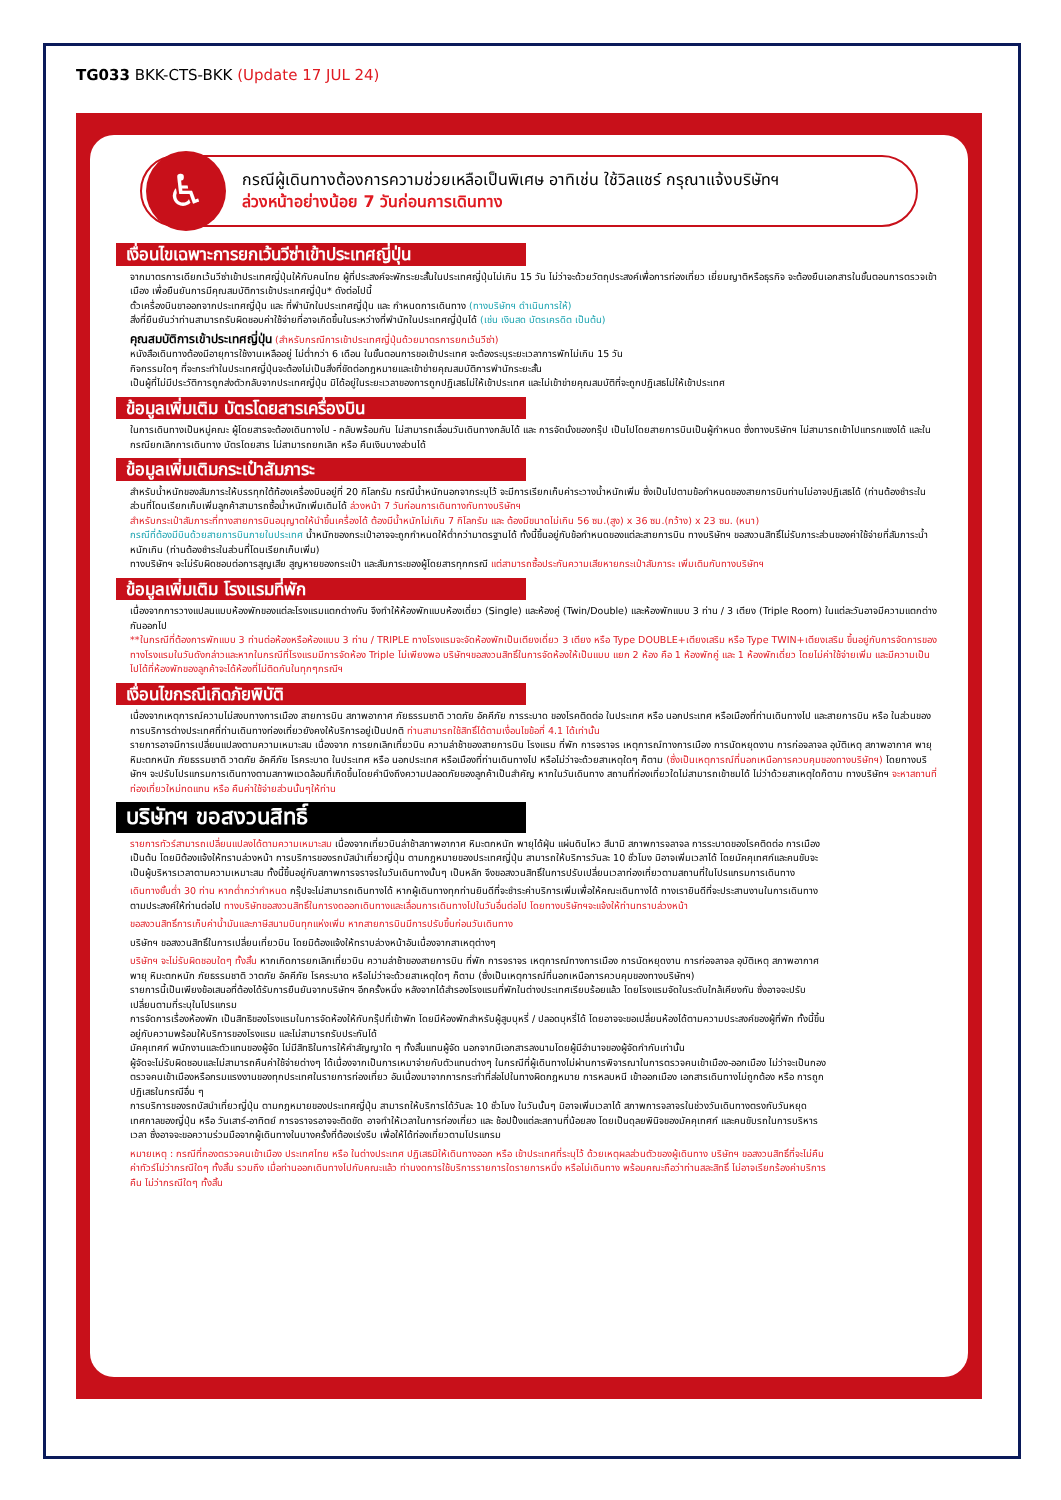TG033 BKK-CTS-BKK (Update 17 JUL 24)
♿
กรณีผู้เดินทางต้องการความช่วยเหลือเป็นพิเศษ อาทิเช่น ใช้วิลแชร์ กรุณาแจ้งบริษัทฯ
ล่วงหน้าอย่างน้อย 7 วันก่อนการเดินทาง
เงื่อนไขเฉพาะการยกเว้นวีซ่าเข้าประเทศญี่ปุ่น
จากมาตรการเดียกเว้นวีซ่าเข้าประเทศญี่ปุ่นให้กับคนไทย ผู้ที่ประสงค์จะพักระยะสั้นในประเทศญี่ปุ่นไม่เกิน 15 วัน ไม่ว่าจะด้วยวัตถุประสงค์เพื่อการท่องเที่ยว เยี่ยมญาติหรือธุรกิจ จะต้องยืนเอกสารในขั้นตอนการตรวจเข้าเมือง เพื่อยืนยันการมีคุณสมบัติการเข้าประเทศญี่ปุ่น* ดังต่อไปนี้
ตั๋วเครื่องบินขาออกจากประเทศญี่ปุ่น และ ที่พำนักในประเทศญี่ปุ่น และ กำหนดการเดินทาง (ทางบริษัทฯ ดำเนินการให้)
สิ่งที่ยืนยันว่าท่านสามารถรับผิดชอบค่าใช้จ่ายที่อาจเกิดขึ้นในระหว่างที่พำนักในประเทศญี่ปุ่นได้ (เช่น เงินสด บัตรเครดิต เป็นต้น)
คุณสมบัติการเข้าประเทศญี่ปุ่น (สำหรับกรณีการเข้าประเทศญี่ปุ่นด้วยมาตรการยกเว้นวีซ่า)
หนังสือเดินทางต้องมีอายุการใช้งานเหลืออยู่ ไม่ต่ำกว่า 6 เดือน ในขั้นตอนการขอเข้าประเทศ จะต้องระบุระยะเวลาการพักไม่เกิน 15 วัน
กิจกรรมใดๆ ที่จะกระทำในประเทศญี่ปุ่นจะต้องไม่เป็นสิ่งที่ขัดต่อกฎหมายและเข้าข่ายคุณสมบัติการพำนักระยะสั้น
เป็นผู้ที่ไม่มีประวัติการถูกส่งตัวกลับจากประเทศญี่ปุ่น มิได้อยู่ในระยะเวลาของการถูกปฏิเสธไม่ให้เข้าประเทศ และไม่เข้าข่ายคุณสมบัติที่จะถูกปฏิเสธไม่ให้เข้าประเทศ
ข้อมูลเพิ่มเติม บัตรโดยสารเครื่องบิน
ในการเดินทางเป็นหมู่คณะ ผู้โดยสารจะต้องเดินทางไป - กลับพร้อมกัน ไม่สามารถเลื่อนวันเดินทางกลับได้ และ การจัดนั่งของกรุ๊ป เป็นไปโดยสายการบินเป็นผู้กำหนด ซึ่งทางบริษัทฯ ไม่สามารถเข้าไปแทรกแซงได้ และในกรณียกเลิกการเดินทาง บัตรโดยสาร ไม่สามารถยกเลิก หรือ คืนเงินบางส่วนได้
ข้อมูลเพิ่มเติมกระเป๋าสัมภาระ
สำหรับน้ำหนักของสัมภาระให้บรรทุกใต้ท้องเครื่องบินอยู่ที่ 20 กิโลกรัม กรณีน้ำหนักนอกจากระบุไว้ จะมีการเรียกเก็บค่าระวางน้ำหนักเพิ่ม ซึ่งเป็นไปตามข้อกำหนดของสายการบินท่านไม่อาจปฏิเสธได้ (ท่านต้องชำระในส่วนที่โดนเรียกเก็บเพิ่มลูกค้าสามารถซื้อน้ำหนักเพิ่มเติมได้ ล่วงหน้า 7 วันก่อนการเดินทางกับทางบริษัทฯ
สำหรับกระเป๋าสัมภาระที่ทางสายการบินอนุญาตให้นำขึ้นเครื่องได้ ต้องมีน้ำหนักไม่เกิน 7 กิโลกรัม และ ต้องมีขนาดไม่เกิน 56 ซม.(สูง) x 36 ซม.(กว้าง) x 23 ซม. (หนา)
กรณีที่ต้องมีบินด้วยสายการบินภายในประเทศ น้ำหนักของกระเป๋าอาจจะถูกกำหนดให้ต่ำกว่ามาตรฐานได้ ทั้งนี้ขึ้นอยู่กับข้อกำหนดของแต่ละสายการบิน ทางบริษัทฯ ขอสงวนสิทธิ์ไม่รับภาระส่วนของค่าใช้จ่ายที่สัมภาระน้ำหนักเกิน (ท่านต้องชำระในส่วนที่โดนเรียกเก็บเพิ่ม)
ทางบริษัทฯ จะไม่รับผิดชอบต่อการสูญเสีย สูญหายของกระเป๋า และสัมภาระของผู้โดยสารทุกกรณี แต่สามารถซื้อประกันความเสียหายกระเป๋าสัมภาระ เพิ่มเติมกับทางบริษัทฯ
ข้อมูลเพิ่มเติม โรงแรมที่พัก
เนื่องจากการวางแปลนแบบห้องพักของแต่ละโรงแรมแตกต่างกัน จึงทำให้ห้องพักแบบห้องเดี่ยว (Single) และห้องคู่ (Twin/Double) และห้องพักแบบ 3 ท่าน / 3 เตียง (Triple Room) ในแต่ละวันอาจมีความแตกต่างกันออกไป
**ในกรณีที่ต้องการพักแบบ 3 ท่านต่อห้องหรือห้องแบบ 3 ท่าน / TRIPLE ทางโรงแรมจะจัดห้องพักเป็นเตียงเดี่ยว 3 เตียง หรือ Type DOUBLE+เตียงเสริม หรือ Type TWIN+เตียงเสริม ขึ้นอยู่กับการจัดการของทางโรงแรมในวันดังกล่าวและหากในกรณีที่โรงแรมมีการจัดห้อง Triple ไม่เพียงพอ บริษัทฯขอสงวนสิทธิ์ในการจัดห้องให้เป็นแบบ แยก 2 ห้อง คือ 1 ห้องพักคู่ และ 1 ห้องพักเดี่ยว โดยไม่ค่าใช้จ่ายเพิ่ม และมีความเป็นไปได้ที่ห้องพักของลูกค้าจะได้ห้องที่ไม่ติดกันในทุกๆกรณีฯ
เงื่อนไขกรณีเกิดภัยพิบัติ
เนื่องจากเหตุการณ์ความไม่สงบทางการเมือง สายการบิน สภาพอากาศ ภัยธรรมชาติ วาตภัย อัคคีภัย การระบาด ของโรคติดต่อ ในประเทศ หรือ นอกประเทศ หรือเมืองที่ท่านเดินทางไป และสายการบิน หรือ ในส่วนของการบริการต่างประเทศที่ท่านเดินทางท่องเที่ยวยังคงให้บริการอยู่เป็นปกติ ท่านสามารถใช้สิทธิ์ได้ตามเงื่อนไขข้อที่ 4.1 ได้เท่านั้น
รายการอาจมีการเปลี่ยนแปลงตามความเหมาะสม เนื่องจาก การยกเลิกเที่ยวบิน ความล่าช้าของสายการบิน โรงแรม ที่พัก การจราจร เหตุการณ์ทางการเมือง การนัดหยุดงาน การก่อจลาจล อุบัติเหตุ สภาพอากาศ พายุ หิมะตกหนัก ภัยธรรมชาติ วาตภัย อัคคีภัย โรคระบาด ในประเทศ หรือ นอกประเทศ หรือเมืองที่ท่านเดินทางไป หรือไม่ว่าจะด้วยสาเหตุใดๆ ก็ตาม (ซึ่งเป็นเหตุการณ์ที่นอกเหนือการควบคุมของทางบริษัทฯ) โดยทางบริษัทฯ จะปรับโปรแกรมการเดินทางตามสภาพแวดล้อมที่เกิดขึ้นโดยคำนึงถึงความปลอดภัยของลูกค้าเป็นสำคัญ หากในวันเดินทาง สถานที่ท่องเที่ยวใดไม่สามารถเข้าชมได้ ไม่ว่าด้วยสาเหตุใดก็ตาม ทางบริษัทฯ จะหาสถานที่ท่องเที่ยวใหม่ทดแทน หรือ คืนค่าใช้จ่ายส่วนนั้นๆให้ท่าน
บริษัทฯ ขอสงวนสิทธิ์
รายการทัวร์สามารถเปลี่ยนแปลงได้ตามความเหมาะสม เนื่องจากเที่ยวบินล่าช้าสภาพอากาศ หิมะตกหนัก พายุได้ฝุ่น แผ่นดินไหว สึนามิ สภาพการจลาจล การระบาดของโรคติดต่อ การเมือง เป็นต้น โดยมิต้องแจ้งให้ทราบล่วงหน้า การบริการของรถบัสนำเที่ยวญี่ปุ่น ตามกฎหมายของประเทศญี่ปุ่น สามารถให้บริการวันละ 10 ชั่วโมง มิอาจเพิ่มเวลาได้ โดยมัคคุเทศก์และคนขับจะเป็นผู้บริหารเวลาตามความเหมาะสม ทั้งนี้ขึ้นอยู่กับสภาพการจราจรในวันเดินทางนั้นๆ เป็นหลัก จึงขอสงวนสิทธิ์ในการปรับเปลี่ยนเวลาท่องเที่ยวตามสถานที่ในโปรแกรมการเดินทาง
เดินทางขั้นต่ำ 30 ท่าน หากต่ำกว่ากำหนด กรุ๊ปจะไม่สามารถเดินทางได้ หากผู้เดินทางทุกท่านยินดีที่จะชำระค่าบริการเพิ่มเพื่อให้คณะเดินทางได้ ทางเรายินดีที่จะประสานงานในการเดินทางตามประสงค์ให้ท่านต่อไป ทางบริษัทขอสงวนสิทธิ์ในการงดออกเดินทางและเลื่อนการเดินทางไปในวันอื่นต่อไป โดยทางบริษัทฯจะแจ้งให้ท่านทราบล่วงหน้า
ขอสงวนสิทธิ์การเก็บค่าน้ำมันและภาษีสนามบินทุกแห่งเพิ่ม หากสายการบินมีการปรับขึ้นก่อนวันเดินทาง
บริษัทฯ ขอสงวนสิทธิ์ในการเปลี่ยนเที่ยวบิน โดยมิต้องแจ้งให้ทราบล่วงหน้าอันเนื่องจากสาเหตุต่างๆ
บริษัทฯ จะไม่รับผิดชอบใดๆ ทั้งสิ้น หากเกิดการยกเลิกเที่ยวบิน ความล่าช้าของสายการบิน ที่พัก การจราจร เหตุการณ์ทางการเมือง การนัดหยุดงาน การก่อจลาจล อุบัติเหตุ สภาพอากาศ พายุ หิมะตกหนัก ภัยธรรมชาติ วาตภัย อัคคีภัย โรคระบาด หรือไม่ว่าจะด้วยสาเหตุใดๆ ก็ตาม (ซึ่งเป็นเหตุการณ์ที่นอกเหนือการควบคุมของทางบริษัทฯ)
รายการนี้เป็นเพียงข้อเสนอที่ต้องได้รับการยืนยันจากบริษัทฯ อีกครั้งหนึ่ง หลังจากได้สำรองโรงแรมที่พักในต่างประเทศเรียบร้อยแล้ว โดยโรงแรมจัดในระดับใกล้เคียงกัน ซึ่งอาจจะปรับเปลี่ยนตามที่ระบุในโปรแกรม
การจัดการเรื่องห้องพัก เป็นสิทธิของโรงแรมในการจัดห้องให้กับกรุ๊ปที่เข้าพัก โดยมีห้องพักสำหรับผู้สูบบุหรี่ / ปลอดบุหรี่ได้ โดยอาจจะขอเปลี่ยนห้องได้ตามความประสงค์ของผู้ที่พัก ทั้งนี้ขึ้นอยู่กับความพร้อมให้บริการของโรงแรม และไม่สามารถรับประกันได้
มัคคุเทศก์ พนักงานและตัวแทนของผู้จัด ไม่มีสิทธิในการให้คำสัญญาใด ๆ ทั้งสิ้นแทนผู้จัด นอกจากมีเอกสารลงนามโดยผู้มีอำนาจของผู้จัดกำกับเท่านั้น
ผู้จัดจะไม่รับผิดชอบและไม่สามารถคืนค่าใช้จ่ายต่างๆ ได้เนื่องจากเป็นการเหมาจ่ายกับตัวแทนต่างๆ ในกรณีที่ผู้เดินทางไม่ผ่านการพิจารณาในการตรวจคนเข้าเมือง-ออกเมือง ไม่ว่าจะเป็นกองตรวจคนเข้าเมืองหรือกรมแรงงานของทุกประเทศในรายการท่องเที่ยว อันเนื่องมาจากการกระทำที่ส่อไปในทางผิดกฎหมาย การหลบหนี เข้าออกเมือง เอกสารเดินทางไม่ถูกต้อง หรือ การถูกปฏิเสธในกรณีอื่น ๆ
การบริการของรถบัสนำเที่ยวญี่ปุ่น ตามกฎหมายของประเทศญี่ปุ่น สามารถให้บริการได้วันละ 10 ชั่วโมง ในวันนั้นๆ มิอาจเพิ่มเวลาได้ สภาพการจลาจรในช่วงวันเดินทางตรงกับวันหยุดเทศกาลของญี่ปุ่น หรือ วันเสาร์-อาทิตย์ การจราจรอาจจะติดขัด อาจทำให้เวลาในการท่องเที่ยว และ ช้อปปิ้งแต่ละสถานที่น้อยลง โดยเป็นดุลยพินิจของมัคคุเทศก์ และคนขับรถในการบริหารเวลา ซึ่งอาจจะขอความร่วมมือจากผู้เดินทางในบางครั้งที่ต้องเร่งรีบ เพื่อให้ได้ท่องเที่ยวตามโปรแกรม
หมายเหตุ : กรณีที่กองตรวจคนเข้าเมือง ประเทศไทย หรือ ในต่างประเทศ ปฏิเสธมิให้เดินทางออก หรือ เข้าประเทศที่ระบุไว้ ด้วยเหตุผลส่วนตัวของผู้เดินทาง บริษัทฯ ขอสงวนสิทธิ์ที่จะไม่คืนค่าทัวร์ไม่ว่ากรณีใดๆ ทั้งสิ้น รวมถึง เมื่อท่านออกเดินทางไปกับคณะแล้ว ท่านงดการใช้บริการรายการใดรายการหนึ่ง หรือไม่เดินทาง พร้อมคณะถือว่าท่านสละสิทธิ์ ไม่อาจเรียกร้องค่าบริการคืน ไม่ว่ากรณีใดๆ ทั้งสิ้น